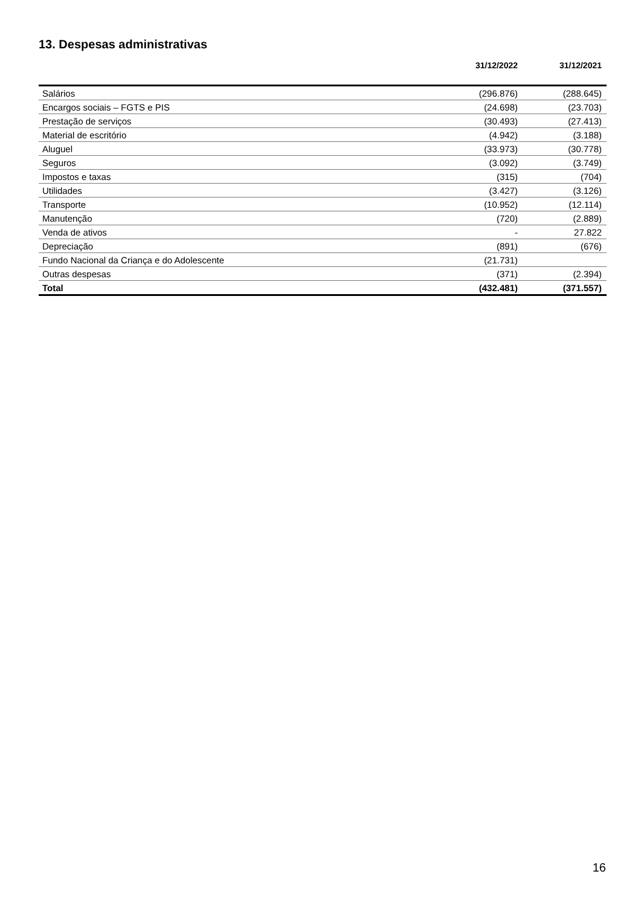13. Despesas administrativas
| | 31/12/2022 | 31/12/2021 |
| --- | --- | --- |
| Salários | (296.876) | (288.645) |
| Encargos sociais – FGTS e PIS | (24.698) | (23.703) |
| Prestação de serviços | (30.493) | (27.413) |
| Material de escritório | (4.942) | (3.188) |
| Aluguel | (33.973) | (30.778) |
| Seguros | (3.092) | (3.749) |
| Impostos e taxas | (315) | (704) |
| Utilidades | (3.427) | (3.126) |
| Transporte | (10.952) | (12.114) |
| Manutenção | (720) | (2.889) |
| Venda de ativos | - | 27.822 |
| Depreciação | (891) | (676) |
| Fundo Nacional da Criança e do Adolescente | (21.731) | |
| Outras despesas | (371) | (2.394) |
| Total | (432.481) | (371.557) |
16